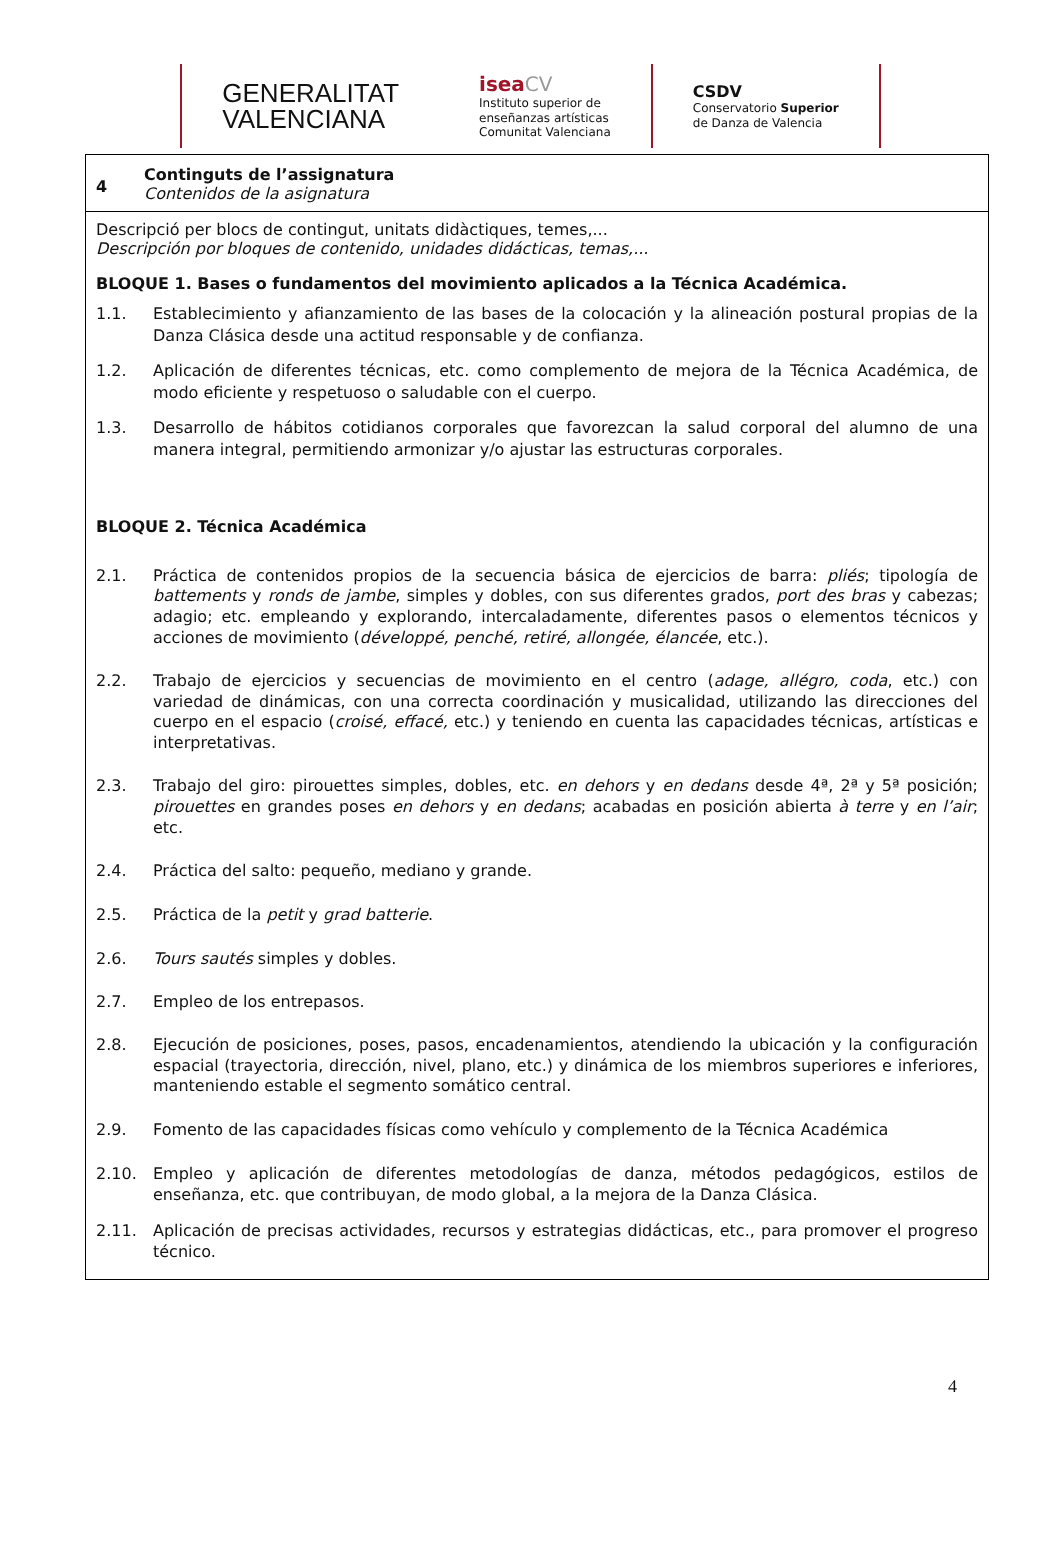GENERALITAT
VALENCIANA
isea CV
Instituto superior de
enseñanzas artísticas
Comunitat Valenciana
CSDV
Conservatorio Superior
de Danza de Valencia
| 4 | Continguts de l’assignatura Contenidos de la asignatura |
| Descripció per blocs de contingut, unitats didàctiques, temes,... Descripción por bloques de contenido, unidades didácticas, temas,... BLOQUE 1. Bases o fundamentos del movimiento aplicados a la Técnica Académica. 1.1. Establecimiento y afianzamiento de las bases de la colocación y la alineación postural propias de la Danza Clásica desde una actitud responsable y de confianza. 1.2. Aplicación de diferentes técnicas, etc. como complemento de mejora de la Técnica Académica, de modo eficiente y respetuoso o saludable con el cuerpo. 1.3. Desarrollo de hábitos cotidianos corporales que favorezcan la salud corporal del alumno de una manera integral, permitiendo armonizar y/o ajustar las estructuras corporales. BLOQUE 2. Técnica Académica 2.1. Práctica de contenidos propios de la secuencia básica de ejercicios de barra: pliés ; tipología de battements y ronds de jambe , simples y dobles, con sus diferentes grados, port des bras y cabezas; adagio; etc. empleando y explorando, intercaladamente, diferentes pasos o elementos técnicos y acciones de movimiento ( développé, penché, retiré, allongée, élancée , etc.). 2.2. Trabajo de ejercicios y secuencias de movimiento en el centro ( adage, allégro, coda , etc.) con variedad de dinámicas, con una correcta coordinación y musicalidad, utilizando las direcciones del cuerpo en el espacio ( croisé, effacé, etc.) y teniendo en cuenta las capacidades técnicas, artísticas e interpretativas. 2.3. Trabajo del giro: pirouettes simples, dobles, etc. en dehors y en dedans desde 4ª, 2ª y 5ª posición; pirouettes en grandes poses en dehors y en dedans ; acabadas en posición abierta à terre y en l’air ; etc. 2.4. Práctica del salto: pequeño, mediano y grande. 2.5. Práctica de la petit y grad batterie . 2.6. Tours sautés simples y dobles. 2.7. Empleo de los entrepasos. 2.8. Ejecución de posiciones, poses, pasos, encadenamientos, atendiendo la ubicación y la configuración espacial (trayectoria, dirección, nivel, plano, etc.) y dinámica de los miembros superiores e inferiores, manteniendo estable el segmento somático central. 2.9. Fomento de las capacidades físicas como vehículo y complemento de la Técnica Académica 2.10. Empleo y aplicación de diferentes metodologías de danza, métodos pedagógicos, estilos de enseñanza, etc. que contribuyan, de modo global, a la mejora de la Danza Clásica. 2.11. Aplicación de precisas actividades, recursos y estrategias didácticas, etc., para promover el progreso técnico. | |
4